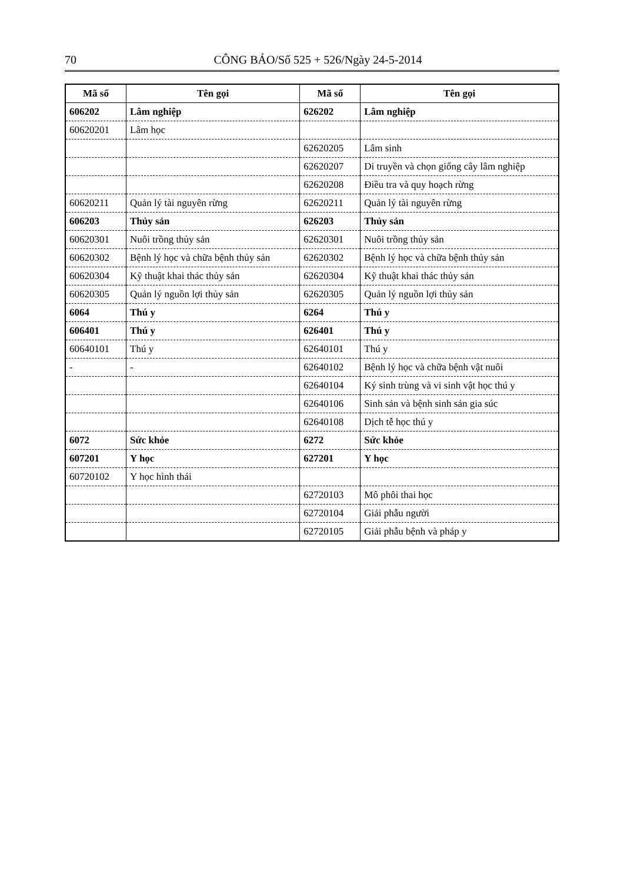70 CÔNG BÁO/Số 525 + 526/Ngày 24-5-2014
| Mã số | Tên gọi | Mã số | Tên gọi |
| --- | --- | --- | --- |
| 606202 | Lâm nghiệp | 626202 | Lâm nghiệp |
| 60620201 | Lâm học | | |
| | | 62620205 | Lâm sinh |
| | | 62620207 | Di truyền và chọn giống cây lâm nghiệp |
| | | 62620208 | Điều tra và quy hoạch rừng |
| 60620211 | Quản lý tài nguyên rừng | 62620211 | Quản lý tài nguyên rừng |
| 606203 | Thủy sản | 626203 | Thủy sản |
| 60620301 | Nuôi trồng thủy sản | 62620301 | Nuôi trồng thủy sản |
| 60620302 | Bệnh lý học và chữa bệnh thủy sản | 62620302 | Bệnh lý học và chữa bệnh thủy sản |
| 60620304 | Kỹ thuật khai thác thủy sản | 62620304 | Kỹ thuật khai thác thủy sản |
| 60620305 | Quản lý nguồn lợi thủy sản | 62620305 | Quản lý nguồn lợi thủy sản |
| 6064 | Thú y | 6264 | Thú y |
| 606401 | Thú y | 626401 | Thú y |
| 60640101 | Thú y | 62640101 | Thú y |
| - | - | 62640102 | Bệnh lý học và chữa bệnh vật nuôi |
| | | 62640104 | Ký sinh trùng và vi sinh vật học thú y |
| | | 62640106 | Sinh sản và bệnh sinh sản gia súc |
| | | 62640108 | Dịch tễ học thú y |
| 6072 | Sức khỏe | 6272 | Sức khỏe |
| 607201 | Y học | 627201 | Y học |
| 60720102 | Y học hình thái | | |
| | | 62720103 | Mô phôi thai học |
| | | 62720104 | Giải phẫu người |
| | | 62720105 | Giải phẫu bệnh và pháp y |